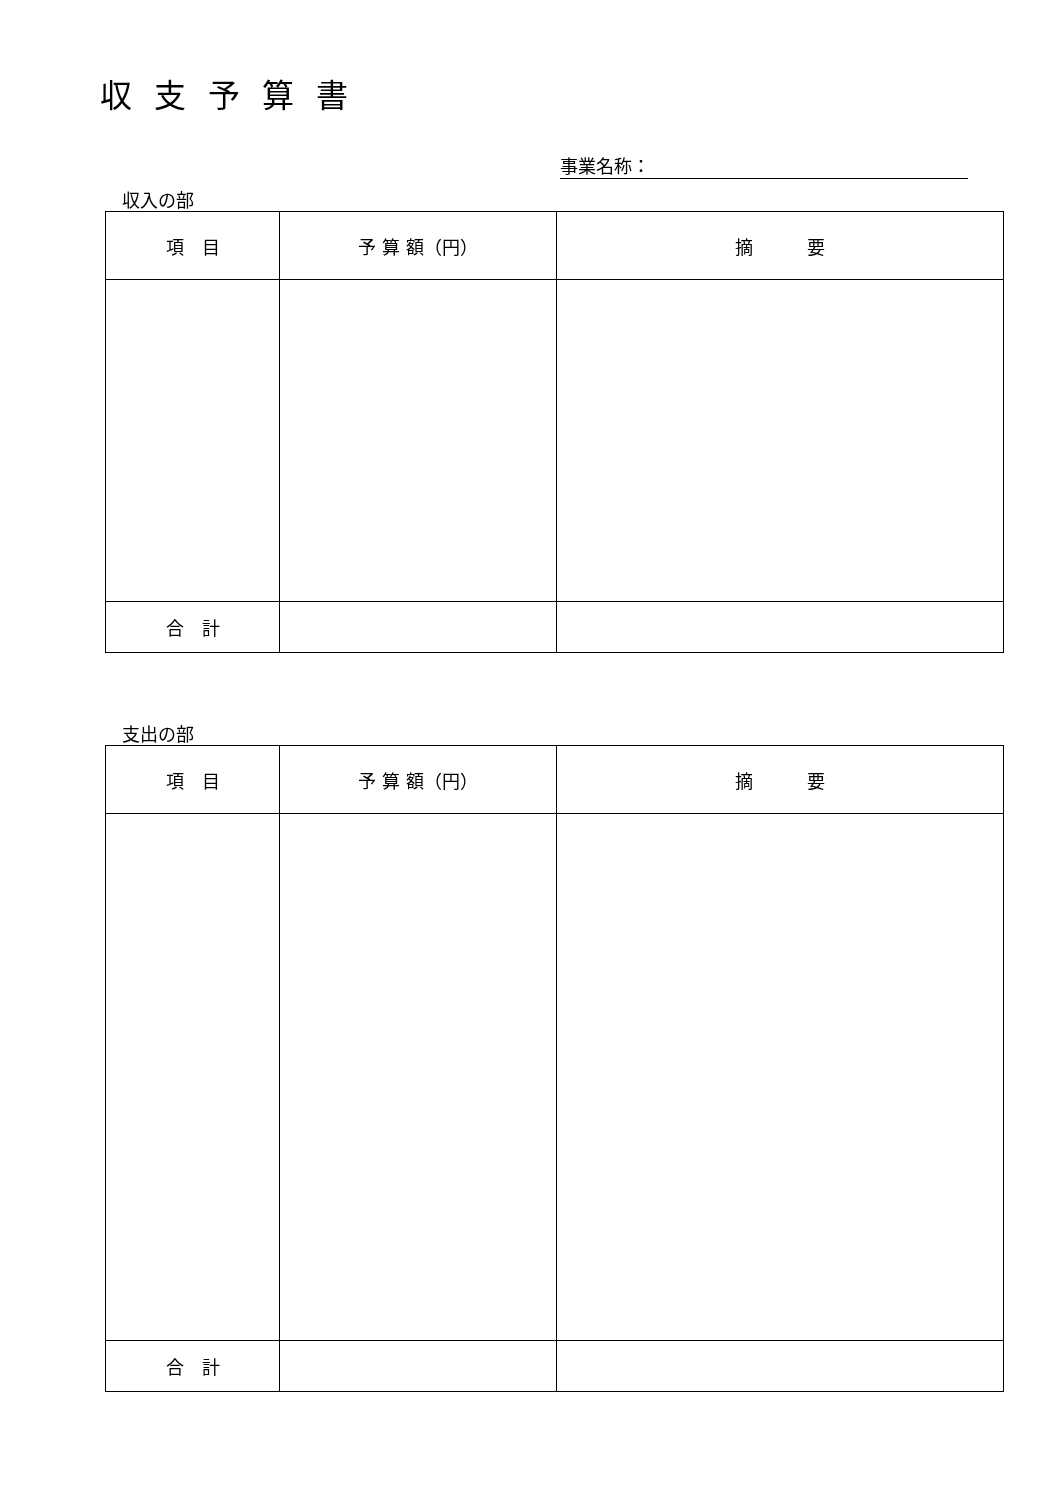収支予算書
事業名称：
収入の部
| 項 目 | 予 算 額（円） | 摘 要 |
| --- | --- | --- |
| 合 計 | | |
支出の部
| 項 目 | 予 算 額（円） | 摘 要 |
| --- | --- | --- |
| 合 計 | | |